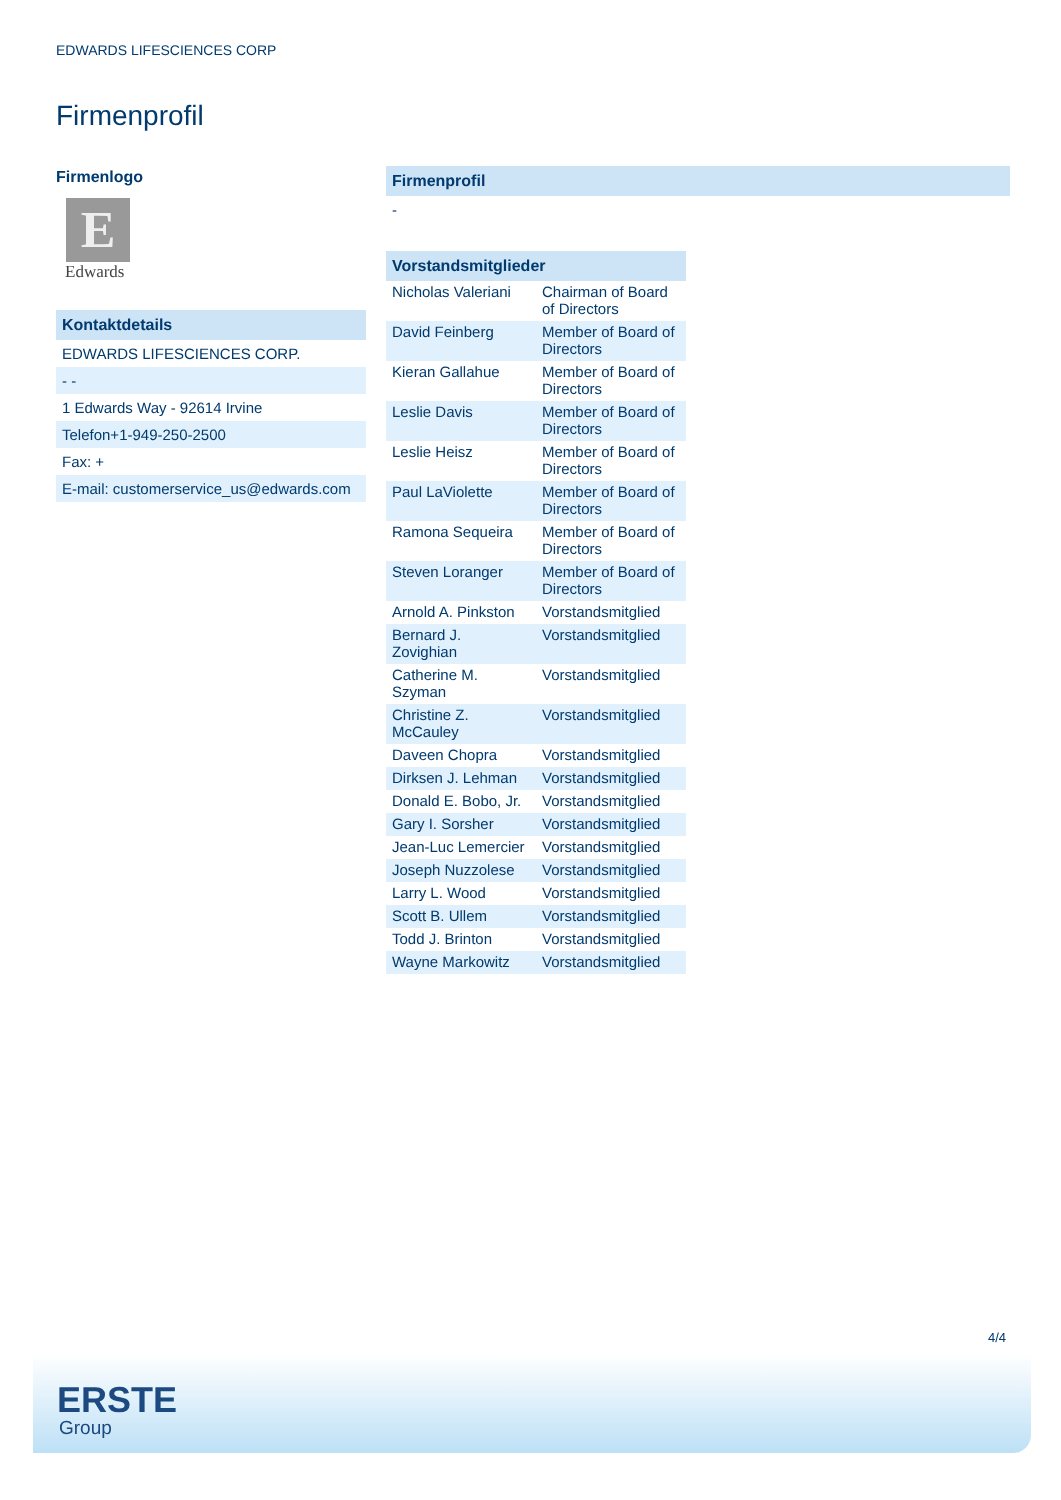EDWARDS LIFESCIENCES CORP
Firmenprofil
Firmenlogo
E
Edwards
Kontaktdetails
EDWARDS LIFESCIENCES CORP.
- -
1 Edwards Way - 92614 Irvine
Telefon+1-949-250-2500
Fax: +
E-mail: customerservice_us@edwards.com
Firmenprofil
-
Vorstandsmitglieder
| Nicholas Valeriani | Chairman of Board of Directors |
| David Feinberg | Member of Board of Directors |
| Kieran Gallahue | Member of Board of Directors |
| Leslie Davis | Member of Board of Directors |
| Leslie Heisz | Member of Board of Directors |
| Paul LaViolette | Member of Board of Directors |
| Ramona Sequeira | Member of Board of Directors |
| Steven Loranger | Member of Board of Directors |
| Arnold A. Pinkston | Vorstandsmitglied |
| Bernard J. Zovighian | Vorstandsmitglied |
| Catherine M. Szyman | Vorstandsmitglied |
| Christine Z. McCauley | Vorstandsmitglied |
| Daveen Chopra | Vorstandsmitglied |
| Dirksen J. Lehman | Vorstandsmitglied |
| Donald E. Bobo, Jr. | Vorstandsmitglied |
| Gary I. Sorsher | Vorstandsmitglied |
| Jean-Luc Lemercier | Vorstandsmitglied |
| Joseph Nuzzolese | Vorstandsmitglied |
| Larry L. Wood | Vorstandsmitglied |
| Scott B. Ullem | Vorstandsmitglied |
| Todd J. Brinton | Vorstandsmitglied |
| Wayne Markowitz | Vorstandsmitglied |
4/4
ERSTE
Group